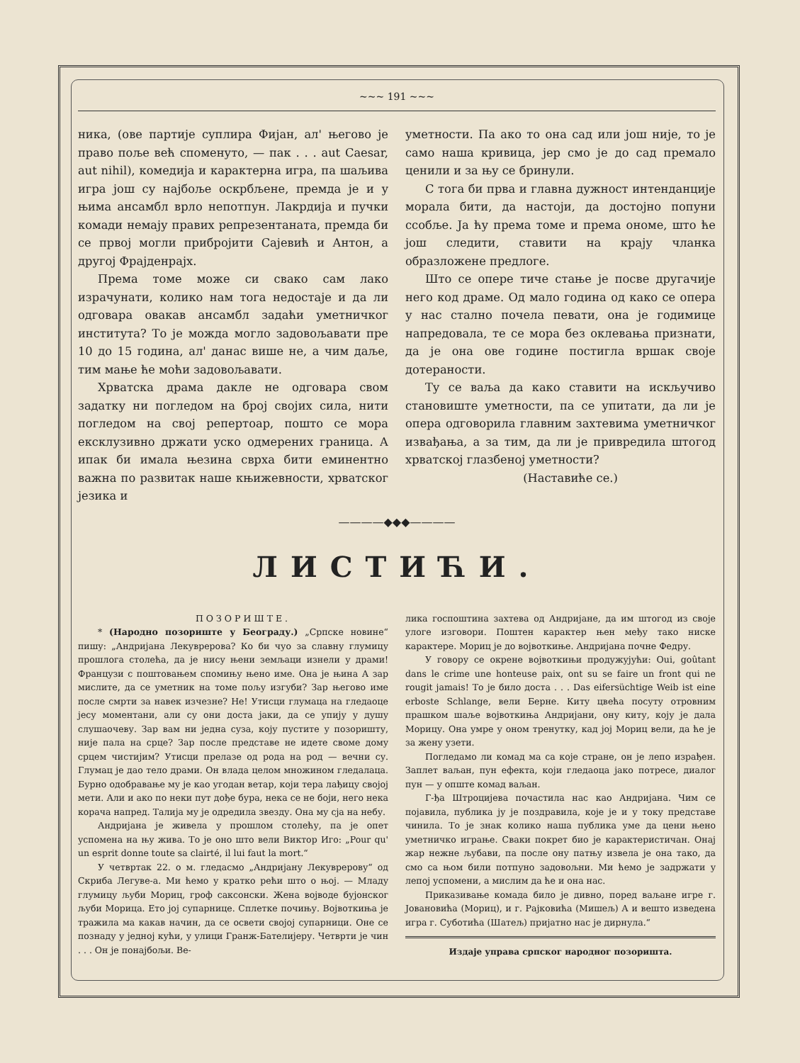~~~ 191 ~~~
ника, (ове партије суплира Фијан, ал' његово је право поље већ споменуто, — пак . . . aut Caesar, aut nihil), комедија и карактерна игра, па шаљива игра још су најбоље оскрбљене, премда је и у њима ансамбл врло непотпун. Лакрдија и пучки комади немају правих репрезентаната, премда би се првој могли прибројити Сајевић и Антон, а другој Фрајденрајх.
Према томе може си свако сам лако израчунати, колико нам тога недостаје и да ли одговара овакав ансамбл задаћи уметничког института? То је можда могло задовољавати пре 10 до 15 година, ал' данас више не, а чим даље, тим мање ће моћи задовољавати.
Хрватска драма дакле не одговара свом задатку ни погледом на број својих сила, нити погледом на свој репертоар, пошто се мора ексклузивно држати уско одмерених граница. А ипак би имала њезина сврха бити еминентно важна по развитак наше књижевности, хрватског језика и
уметности. Па ако то она сад или још није, то је само наша кривица, јер смо је до сад премало ценили и за њу се бринули.
С тога би прва и главна дужност интенданције морала бити, да настоји, да достојно попуни ссобље. Ја ћу према томе и према ономе, што ће још следити, ставити на крају чланка образложене предлоге.
Што се опере тиче стање је посве другачије него код драме. Од мало година од како се опера у нас стално почела певати, она је годимице напредовала, те се мора без оклевања признати, да је она ове године постигла вршак своје дотераности.
Ту се ваља да како ставити на искључиво становиште уметности, па се упитати, да ли је опера одговорила главним захтевима уметничког извађања, а за тим, да ли је привредила штогод хрватској глазбеној уметности?
(Наставиће се.)
————◆◆◆————
ЛИСТИЋИ.
ПОЗОРИШТЕ.
* (Народно позориште у Београду.) „Српске новине“ пишу: „Андријана Лекуврерова? Ко би чуо за славну глумицу прошлога столећа, да је нису њени земљаци изнели у драми! Французи с поштовањем спомињу њено име. Она је њина А зар мислите, да се уметник на томе пољу изгуби? Зар његово име после смрти за навек изчезне? Не! Утисци глумаца на гледаоце јесу моментани, али су они доста јаки, да се упију у душу слушаочеву. Зар вам ни једна суза, коју пустите у позоришту, није пала на срце? Зар после представе не идете своме дому срцем чистијим? Утисци прелазе од рода на род — вечни су. Глумац је дао тело драми. Он влада целом множином гледалаца. Бурно одобравање му је као угодан ветар, који тера лађицу својој мети. Али и ако по неки пут дође бура, нека се не боји, него нека корача напред. Талија му је одредила звезду. Она му сја на небу.
Андријана је живела у прошлом столећу, па је опет успомена на њу жива. То је оно што вели Виктор Иго: „Pour qu' un esprit donne toute sa clairté, il lui faut la mort.“
У четвртак 22. о м. гледасмо „Андријану Лекуврерову“ од Скриба Легуве-а. Ми ћемо у кратко рећи што о њој. — Младу глумицу љуби Мориц, гроф саксонски. Жена војводе бујонског љуби Морица. Ето јој супарнице. Сплетке почињу. Војвоткиња је тражила ма какав начин, да се освети својој супарници. Оне се познаду у једној кући, у улици Гранж-Бателијеру. Четврти је чин . . . Он је понајбољи. Ве-
лика госпоштина захтева од Андријане, да им штогод из своје улоге изговори. Поштен карактер њен међу тако ниске карактере. Мориц је до војвоткиње. Андријана почне Федру.
У говору се окрене војвоткињи продужујући: Oui, goûtant dans le crime une honteuse paix, ont su se faire un front qui ne rougit jamais! То је било доста . . . Das eifersüchtige Weib ist eine erboste Schlange, вели Берне. Киту цвећа посуту отровним прашком шаље војвоткиња Андријани, ону киту, коју је дала Морицу. Она умре у оном тренутку, кад јој Мориц вели, да ће је за жену узети.
Погледамо ли комад ма са које стране, он је лепо израђен. Заплет ваљан, пун ефекта, који гледаоца јако потресе, диалог пун — у опште комад ваљан.
Г-ђа Штроцијева почастила нас као Андријана. Чим се појавила, публика ју је поздравила, које је и у току представе чинила. То је знак колико наша публика уме да цени њено уметничко играње. Сваки покрет био је карактеристичан. Онај жар нежне љубави, па после ону патњу извела је она тако, да смо са њом били потпуно задовољни. Ми ћемо је задржати у лепој успомени, а мислим да ће и она нас.
Приказивање комада било је дивно, поред ваљане игре г. Јовановића (Мориц), и г. Рајковића (Мишељ) А и вешто изведена игра г. Суботића (Шатељ) пријатно нас је дирнула.“
Издаје управа српског народног позоришта.